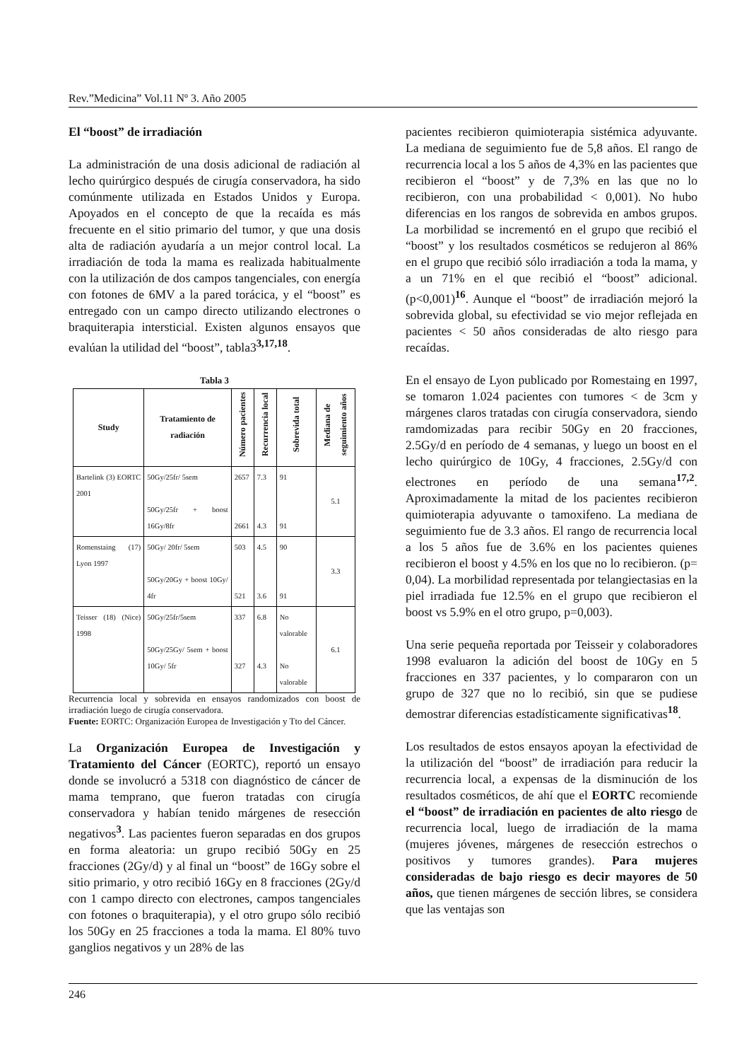Rev.”Medicina” Vol.11 Nº 3. Año 2005
El “boost” de irradiación
La administración de una dosis adicional de radiación al lecho quirúrgico después de cirugía conservadora, ha sido comúnmente utilizada en Estados Unidos y Europa. Apoyados en el concepto de que la recaída es más frecuente en el sitio primario del tumor, y que una dosis alta de radiación ayudaría a un mejor control local. La irradiación de toda la mama es realizada habitualmente con la utilización de dos campos tangenciales, con energía con fotones de 6MV a la pared torácica, y el “boost” es entregado con un campo directo utilizando electrones o braquiterapia intersticial. Existen algunos ensayos que evalúan la utilidad del “boost”, tabla3<sup>3,17,18</sup>.
Tabla 3
| Study | Tratamiento de radiación | Número pacientes | Recurrencia local | Sobrevida total | Mediana de seguimiento años |
| --- | --- | --- | --- | --- | --- |
| Bartelink (3) EORTC 2001 | 50Gy/25fr/ 5sem 50Gy/25fr + boost 16Gy/8fr | 2657 2661 | 7.3 4.3 | 91 91 | 5.1 |
| Romenstaing (17) Lyon 1997 | 50Gy/ 20fr/ 5sem 50Gy/20Gy + boost 10Gy/ 4fr | 503 521 | 4.5 3.6 | 90 91 | 3.3 |
| Teisser (18) (Nice) 1998 | 50Gy/25fr/5sem 50Gy/25Gy/ 5sem + boost 10Gy/ 5fr | 337 327 | 6.8 4.3 | No valorable No valorable | 6.1 |
Recurrencia local y sobrevida en ensayos randomizados con boost de irradiación luego de cirugía conservadora.
Fuente: EORTC: Organización Europea de Investigación y Tto del Cáncer.
La Organización Europea de Investigación y Tratamiento del Cáncer (EORTC), reportó un ensayo donde se involucró a 5318 con diagnóstico de cáncer de mama temprano, que fueron tratadas con cirugía conservadora y habían tenido márgenes de resección negativos<sup>3</sup>. Las pacientes fueron separadas en dos grupos en forma aleatoria: un grupo recibió 50Gy en 25 fracciones (2Gy/d) y al final un “boost” de 16Gy sobre el sitio primario, y otro recibió 16Gy en 8 fracciones (2Gy/d con 1 campo directo con electrones, campos tangenciales con fotones o braquiterapia), y el otro grupo sólo recibió los 50Gy en 25 fracciones a toda la mama. El 80% tuvo ganglios negativos y un 28% de las
pacientes recibieron quimioterapia sistémica adyuvante. La mediana de seguimiento fue de 5,8 años. El rango de recurrencia local a los 5 años de 4,3% en las pacientes que recibieron el “boost” y de 7,3% en las que no lo recibieron, con una probabilidad < 0,001). No hubo diferencias en los rangos de sobrevida en ambos grupos. La morbilidad se incrementó en el grupo que recibió el “boost” y los resultados cosméticos se redujeron al 86% en el grupo que recibió sólo irradiación a toda la mama, y a un 71% en el que recibió el “boost” adicional. (p<0,001)<sup>16</sup>. Aunque el “boost” de irradiación mejoró la sobrevida global, su efectividad se vio mejor reflejada en pacientes < 50 años consideradas de alto riesgo para recaídas.
En el ensayo de Lyon publicado por Romestaing en 1997, se tomaron 1.024 pacientes con tumores < de 3cm y márgenes claros tratadas con cirugía conservadora, siendo ramdomizadas para recibir 50Gy en 20 fracciones, 2.5Gy/d en período de 4 semanas, y luego un boost en el lecho quirúrgico de 10Gy, 4 fracciones, 2.5Gy/d con electrones en período de una semana<sup>17,2</sup>. Aproximadamente la mitad de los pacientes recibieron quimioterapia adyuvante o tamoxifeno. La mediana de seguimiento fue de 3.3 años. El rango de recurrencia local a los 5 años fue de 3.6% en los pacientes quienes recibieron el boost y 4.5% en los que no lo recibieron. (p= 0,04). La morbilidad representada por telangiectasias en la piel irradiada fue 12.5% en el grupo que recibieron el boost vs 5.9% en el otro grupo, p=0,003).
Una serie pequeña reportada por Teisseir y colaboradores 1998 evaluaron la adición del boost de 10Gy en 5 fracciones en 337 pacientes, y lo compararon con un grupo de 327 que no lo recibió, sin que se pudiese demostrar diferencias estadísticamente significativas<sup>18</sup>.
Los resultados de estos ensayos apoyan la efectividad de la utilización del “boost” de irradiación para reducir la recurrencia local, a expensas de la disminución de los resultados cosméticos, de ahí que el EORTC recomiende el “boost” de irradiación en pacientes de alto riesgo de recurrencia local, luego de irradiación de la mama (mujeres jóvenes, márgenes de resección estrechos o positivos y tumores grandes). Para mujeres consideradas de bajo riesgo es decir mayores de 50 años, que tienen márgenes de sección libres, se considera que las ventajas son
246